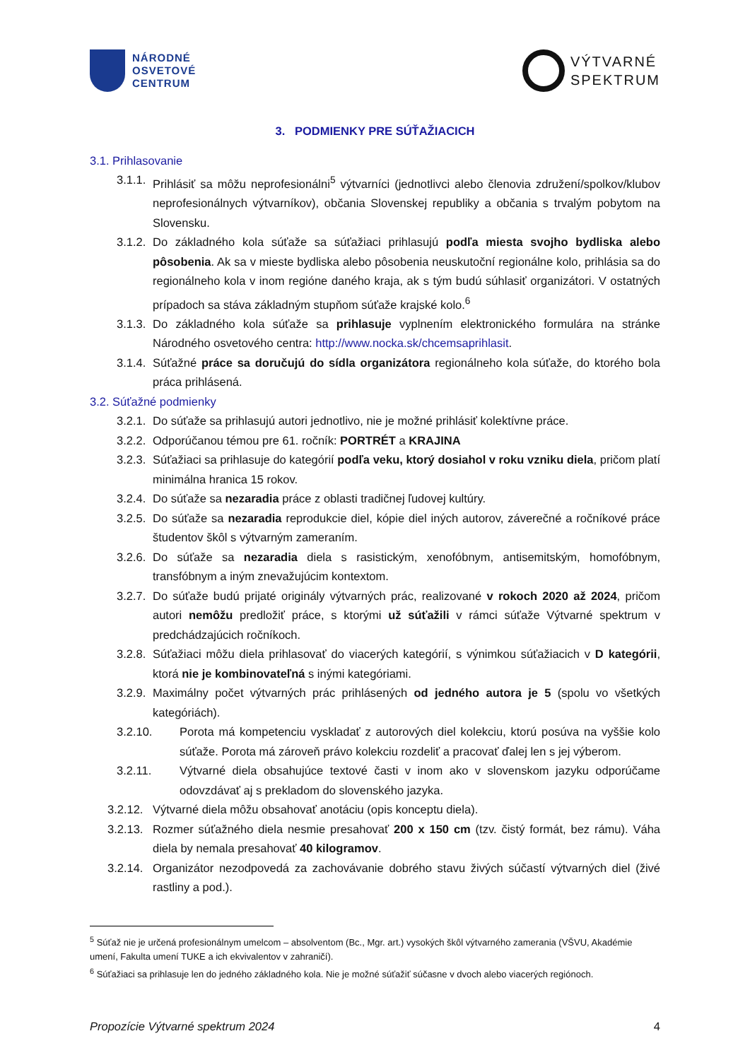NÁRODNÉ
OSVETOVÉ
CENTRUM
VÝTVARNÉ
SPEKTRUM
3. PODMIENKY PRE SÚŤAŽIACICH
3.1. Prihlasovanie
3.1.1. Prihlásiť sa môžu neprofesionálni<sup>5</sup> výtvarníci (jednotlivci alebo členovia združení/spolkov/klubov neprofesionálnych výtvarníkov), občania Slovenskej republiky a občania s trvalým pobytom na Slovensku.
3.1.2. Do základného kola súťaže sa súťažiaci prihlasujú podľa miesta svojho bydliska alebo pôsobenia. Ak sa v mieste bydliska alebo pôsobenia neuskutoční regionálne kolo, prihlásia sa do regionálneho kola v inom regióne daného kraja, ak s tým budú súhlasiť organizátori. V ostatných prípadoch sa stáva základným stupňom súťaže krajské kolo.<sup>6</sup>
3.1.3. Do základného kola súťaže sa prihlasuje vyplnením elektronického formulára na stránke Národného osvetového centra: http://www.nocka.sk/chcemsaprihlasit.
3.1.4. Súťažné práce sa doručujú do sídla organizátora regionálneho kola súťaže, do ktorého bola práca prihlásená.
3.2. Súťažné podmienky
3.2.1. Do súťaže sa prihlasujú autori jednotlivo, nie je možné prihlásiť kolektívne práce.
3.2.2. Odporúčanou témou pre 61. ročník: PORTRÉT a KRAJINA
3.2.3. Súťažiaci sa prihlasuje do kategórií podľa veku, ktorý dosiahol v roku vzniku diela, pričom platí minimálna hranica 15 rokov.
3.2.4. Do súťaže sa nezaradia práce z oblasti tradičnej ľudovej kultúry.
3.2.5. Do súťaže sa nezaradia reprodukcie diel, kópie diel iných autorov, záverečné a ročníkové práce študentov škôl s výtvarným zameraním.
3.2.6. Do súťaže sa nezaradia diela s rasistickým, xenofóbnym, antisemitským, homofóbnym, transfóbnym a iným znevažujúcim kontextom.
3.2.7. Do súťaže budú prijaté originály výtvarných prác, realizované v rokoch 2020 až 2024, pričom autori nemôžu predložiť práce, s ktorými už súťažili v rámci súťaže Výtvarné spektrum v predchádzajúcich ročníkoch.
3.2.8. Súťažiaci môžu diela prihlasovať do viacerých kategórií, s výnimkou súťažiacich v D kategórii, ktorá nie je kombinovateľná s inými kategóriami.
3.2.9. Maximálny počet výtvarných prác prihlásených od jedného autora je 5 (spolu vo všetkých kategóriách).
3.2.10. Porota má kompetenciu vyskladať z autorových diel kolekciu, ktorú posúva na vyššie kolo súťaže. Porota má zároveň právo kolekciu rozdeliť a pracovať ďalej len s jej výberom.
3.2.11. Výtvarné diela obsahujúce textové časti v inom ako v slovenskom jazyku odporúčame odovzdávať aj s prekladom do slovenského jazyka.
3.2.12. Výtvarné diela môžu obsahovať anotáciu (opis konceptu diela).
3.2.13. Rozmer súťažného diela nesmie presahovať 200 x 150 cm (tzv. čistý formát, bez rámu). Váha diela by nemala presahovať 40 kilogramov.
3.2.14. Organizátor nezodpovedá za zachovávanie dobrého stavu živých súčastí výtvarných diel (živé rastliny a pod.).
<sup>5</sup> Súťaž nie je určená profesionálnym umelcom – absolventom (Bc., Mgr. art.) vysokých škôl výtvarného zamerania (VŠVU, Akadémie umení, Fakulta umení TUKE a ich ekvivalentov v zahraničí).
<sup>6</sup> Súťažiaci sa prihlasuje len do jedného základného kola. Nie je možné súťažiť súčasne v dvoch alebo viacerých regiónoch.
Propozície Výtvarné spektrum 2024 4